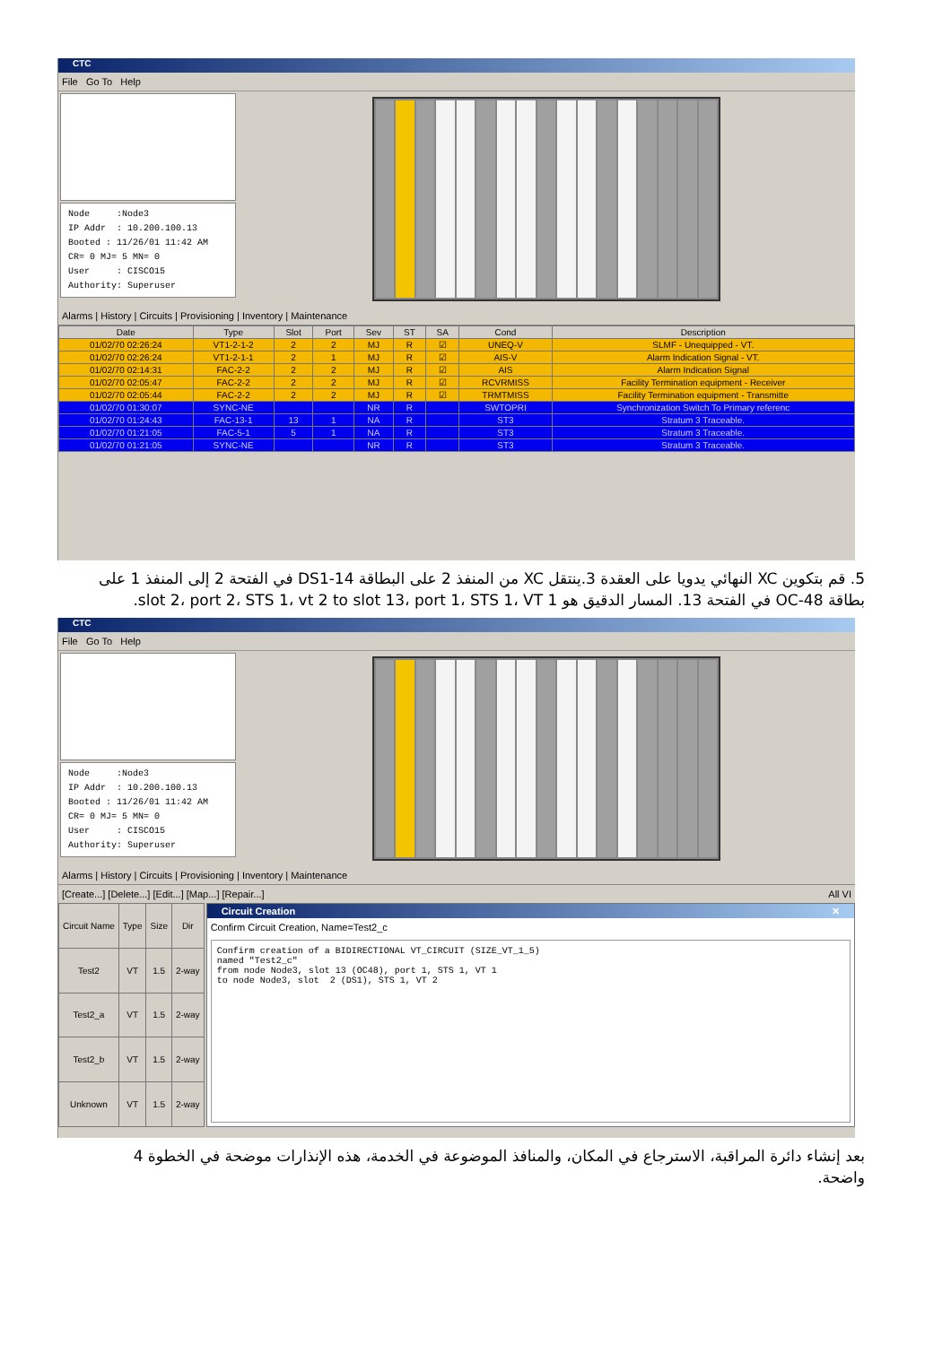CTC
File Go To Help
Node :Node3 IP Addr : 10.200.100.13 Booted : 11/26/01 11:42 AM CR= 0 MJ= 5 MN= 0 User : CISCO15 Authority: Superuser
Alarms | History | Circuits | Provisioning | Inventory | Maintenance
| Date | Type | Slot | Port | Sev | ST | SA | Cond | Description |
| --- | --- | --- | --- | --- | --- | --- | --- | --- |
| 01/02/70 02:26:24 | VT1-2-1-2 | 2 | 2 | MJ | R | ☑ | UNEQ-V | SLMF - Unequipped - VT. |
| 01/02/70 02:26:24 | VT1-2-1-1 | 2 | 1 | MJ | R | ☑ | AIS-V | Alarm Indication Signal - VT. |
| 01/02/70 02:14:31 | FAC-2-2 | 2 | 2 | MJ | R | ☑ | AIS | Alarm Indication Signal |
| 01/02/70 02:05:47 | FAC-2-2 | 2 | 2 | MJ | R | ☑ | RCVRMISS | Facility Termination equipment - Receiver |
| 01/02/70 02:05:44 | FAC-2-2 | 2 | 2 | MJ | R | ☑ | TRMTMISS | Facility Termination equipment - Transmitte |
| 01/02/70 01:30:07 | SYNC-NE | | | NR | R | | SWTOPRI | Synchronization Switch To Primary referenc |
| 01/02/70 01:24:43 | FAC-13-1 | 13 | 1 | NA | R | | ST3 | Stratum 3 Traceable. |
| 01/02/70 01:21:05 | FAC-5-1 | 5 | 1 | NA | R | | ST3 | Stratum 3 Traceable. |
| 01/02/70 01:21:05 | SYNC-NE | | | NR | R | | ST3 | Stratum 3 Traceable. |
5. قم بتكوين XC النهائي يدويا على العقدة 3.ينتقل XC من المنفذ 2 على البطاقة DS1-14 في الفتحة 2 إلى المنفذ 1 على بطاقة OC-48 في الفتحة 13. المسار الدقيق هو slot 2، port 2، STS 1، vt 2 to slot 13، port 1، STS 1، VT 1.
CTC
File Go To Help
Node :Node3 IP Addr : 10.200.100.13 Booted : 11/26/01 11:42 AM CR= 0 MJ= 5 MN= 0 User : CISCO15 Authority: Superuser
Alarms | History | Circuits | Provisioning | Inventory | Maintenance
[Create...] [Delete...] [Edit...] [Map...] [Repair...] All VI
| Circuit Name | Type | Size | Dir |
| --- | --- | --- | --- |
| Test2 | VT | 1.5 | 2-way |
| Test2_a | VT | 1.5 | 2-way |
| Test2_b | VT | 1.5 | 2-way |
| Unknown | VT | 1.5 | 2-way |
Circuit Creation ✕
Confirm Circuit Creation, Name=Test2_c
Confirm creation of a BIDIRECTIONAL VT_CIRCUIT (SIZE_VT_1_5) named "Test2_c" from node Node3, slot 13 (OC48), port 1, STS 1, VT 1 to node Node3, slot 2 (DS1), STS 1, VT 2
بعد إنشاء دائرة المراقبة، الاسترجاع في المكان، والمنافذ الموضوعة في الخدمة، هذه الإنذارات موضحة في الخطوة 4
واضحة.